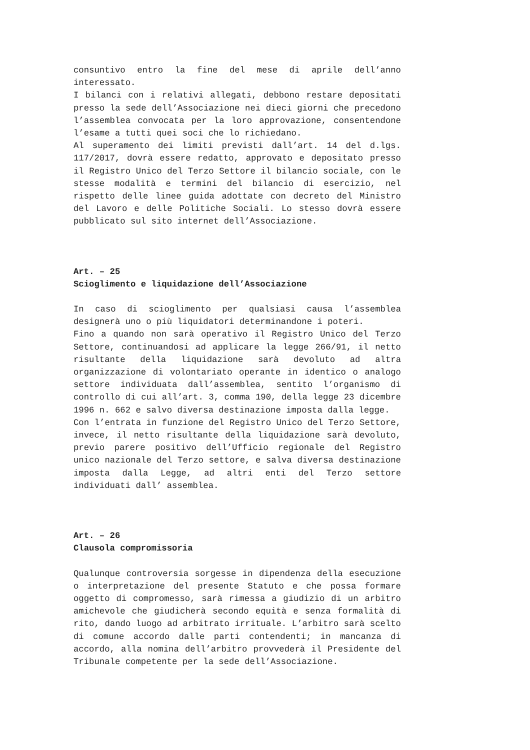consuntivo entro la fine del mese di aprile dell’anno interessato.
I bilanci con i relativi allegati, debbono restare depositati presso la sede dell’Associazione nei dieci giorni che precedono l’assemblea convocata per la loro approvazione, consentendone l’esame a tutti quei soci che lo richiedano.
Al superamento dei limiti previsti dall’art. 14 del d.lgs. 117/2017, dovrà essere redatto, approvato e depositato presso il Registro Unico del Terzo Settore il bilancio sociale, con le stesse modalità e termini del bilancio di esercizio, nel rispetto delle linee guida adottate con decreto del Ministro del Lavoro e delle Politiche Sociali. Lo stesso dovrà essere pubblicato sul sito internet dell’Associazione.
Art. – 25
Scioglimento e liquidazione dell’Associazione
In caso di scioglimento per qualsiasi causa l’assemblea designerà uno o più liquidatori determinandone i poteri.
Fino a quando non sarà operativo il Registro Unico del Terzo Settore, continuandosi ad applicare la legge 266/91, il netto risultante della liquidazione sarà devoluto ad altra organizzazione di volontariato operante in identico o analogo settore individuata dall’assemblea, sentito l’organismo di controllo di cui all’art. 3, comma 190, della legge 23 dicembre 1996 n. 662 e salvo diversa destinazione imposta dalla legge.
Con l’entrata in funzione del Registro Unico del Terzo Settore, invece, il netto risultante della liquidazione sarà devoluto, previo parere positivo dell’Ufficio regionale del Registro unico nazionale del Terzo settore, e salva diversa destinazione imposta dalla Legge, ad altri enti del Terzo settore individuati dall’ assemblea.
Art. – 26
Clausola compromissoria
Qualunque controversia sorgesse in dipendenza della esecuzione o interpretazione del presente Statuto e che possa formare oggetto di compromesso, sarà rimessa a giudizio di un arbitro amichevole che giudicherà secondo equità e senza formalità di rito, dando luogo ad arbitrato irrituale. L’arbitro sarà scelto di comune accordo dalle parti contendenti; in mancanza di accordo, alla nomina dell’arbitro provvederà il Presidente del Tribunale competente per la sede dell’Associazione.